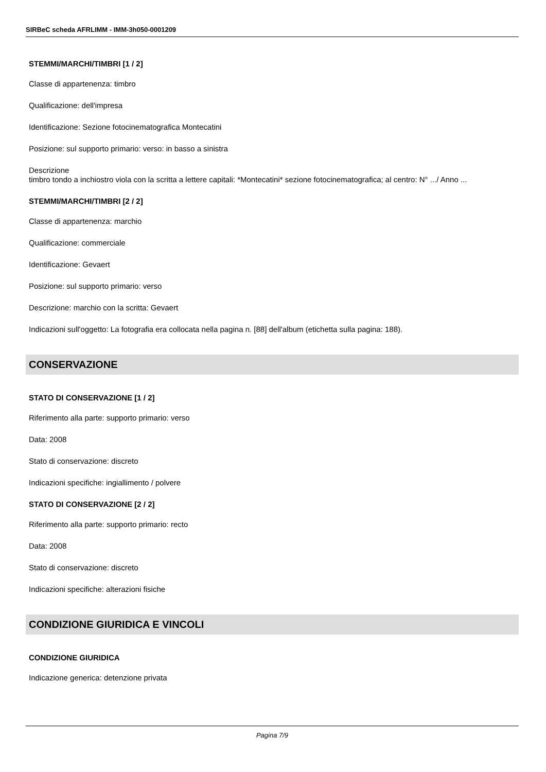SIRBeC scheda AFRLIMM - IMM-3h050-0001209
STEMMI/MARCHI/TIMBRI [1 / 2]
Classe di appartenenza: timbro
Qualificazione: dell'impresa
Identificazione: Sezione fotocinematografica Montecatini
Posizione: sul supporto primario: verso: in basso a sinistra
Descrizione
timbro tondo a inchiostro viola con la scritta a lettere capitali: *Montecatini* sezione fotocinematografica; al centro: N° .../ Anno ...
STEMMI/MARCHI/TIMBRI [2 / 2]
Classe di appartenenza: marchio
Qualificazione: commerciale
Identificazione: Gevaert
Posizione: sul supporto primario: verso
Descrizione: marchio con la scritta: Gevaert
Indicazioni sull'oggetto: La fotografia era collocata nella pagina n. [88] dell'album (etichetta sulla pagina: 188).
CONSERVAZIONE
STATO DI CONSERVAZIONE [1 / 2]
Riferimento alla parte: supporto primario: verso
Data: 2008
Stato di conservazione: discreto
Indicazioni specifiche: ingiallimento / polvere
STATO DI CONSERVAZIONE [2 / 2]
Riferimento alla parte: supporto primario: recto
Data: 2008
Stato di conservazione: discreto
Indicazioni specifiche: alterazioni fisiche
CONDIZIONE GIURIDICA E VINCOLI
CONDIZIONE GIURIDICA
Indicazione generica: detenzione privata
Pagina 7/9